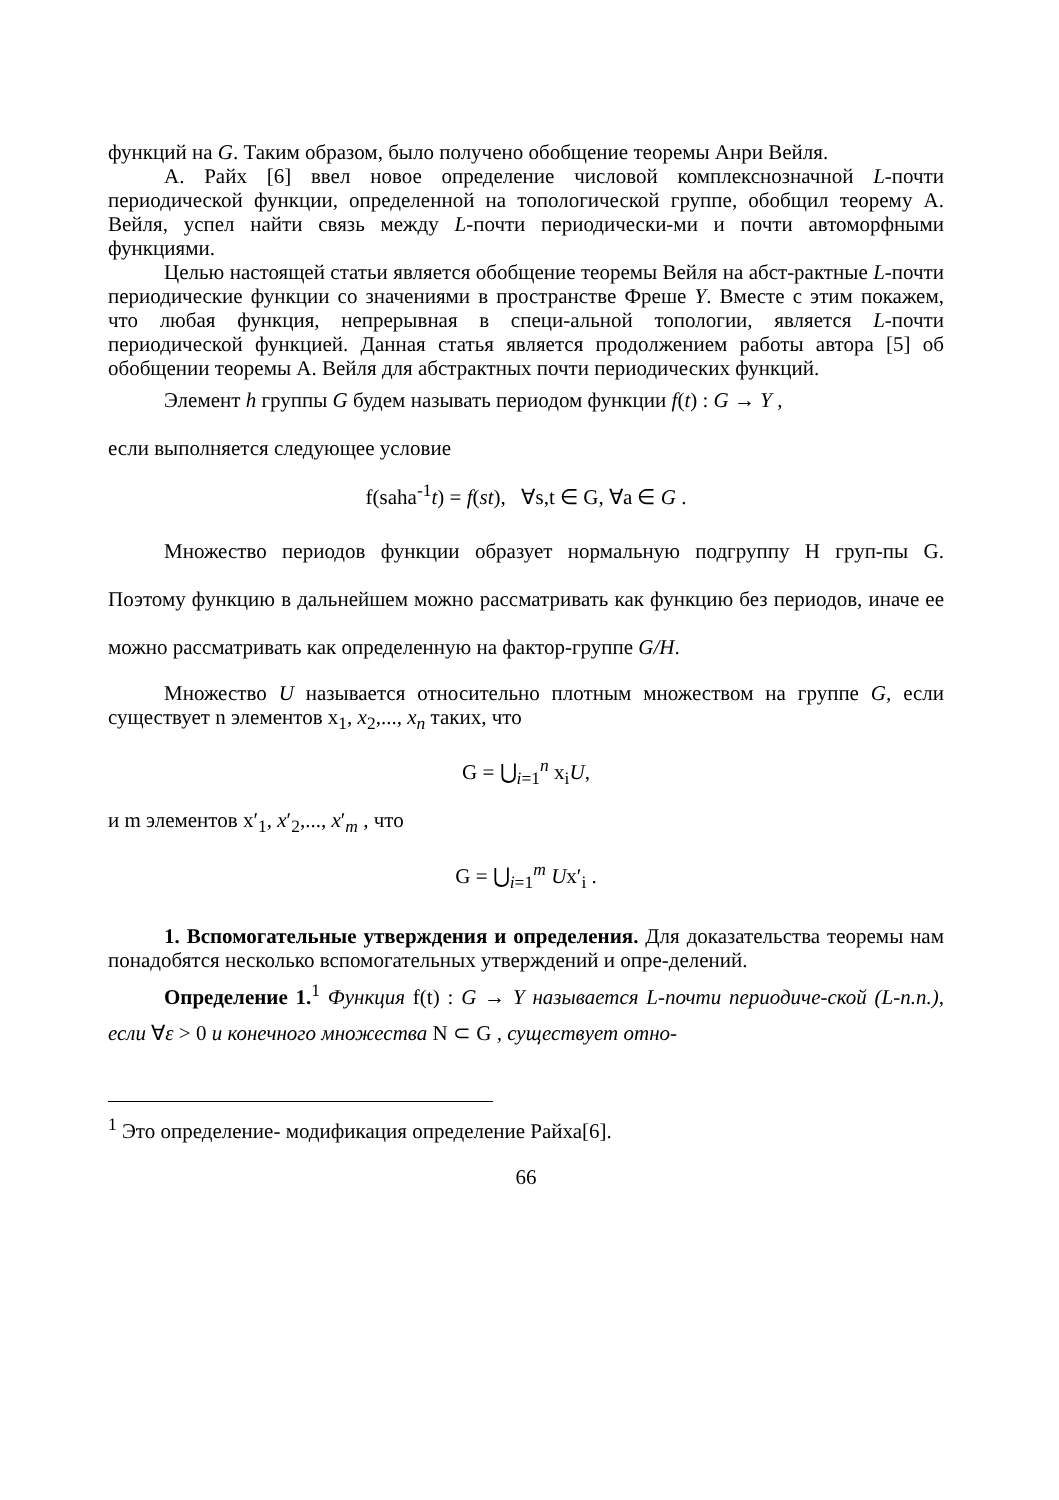функций на G. Таким образом, было получено обобщение теоремы Анри Вейля.
А. Райх [6] ввел новое определение числовой комплекснозначной L-почти периодической функции, определенной на топологической группе, обобщил теорему А. Вейля, успел найти связь между L-почти периодически-ми и почти автоморфными функциями.
Целью настоящей статьи является обобщение теоремы Вейля на абст-рактные L-почти периодические функции со значениями в пространстве Фреше Y. Вместе с этим покажем, что любая функция, непрерывная в специ-альной топологии, является L-почти периодической функцией. Данная статья является продолжением работы автора [5] об обобщении теоремы А. Вейля для абстрактных почти периодических функций.
Элемент h группы G будем называть периодом функции f(t) : G → Y ,
если выполняется следующее условие
f(saha<sup>-1</sup>t) = f(st), ∀s,t ∈ G, ∀a ∈ G .
Множество периодов функции образует нормальную подгруппу H груп-пы G. Поэтому функцию в дальнейшем можно рассматривать как функцию без периодов, иначе ее можно рассматривать как определенную на фактор-группе G/H.
Множество U называется относительно плотным множеством на группе G, если существует n элементов x<sub>1</sub>, x<sub>2</sub>,..., x<sub>n</sub> таких, что
G = ⋃<sub>i=1</sub><sup>n</sup> x<sub>i</sub>U,
и m элементов x′<sub>1</sub>, x′<sub>2</sub>,..., x′<sub>m</sub> , что
G = ⋃<sub>i=1</sub><sup>m</sup> Ux′<sub>i</sub> .
1. Вспомогательные утверждения и определения. Для доказательства теоремы нам понадобятся несколько вспомогательных утверждений и опре-делений.
Определение 1.<sup>1</sup> Функция f(t) : G → Y называется L-почти периодиче-ской (L-п.п.), если ∀ε > 0 и конечного множества N ⊂ G , существует отно-
<sup>1</sup> Это определение- модификация определение Райха[6].
66